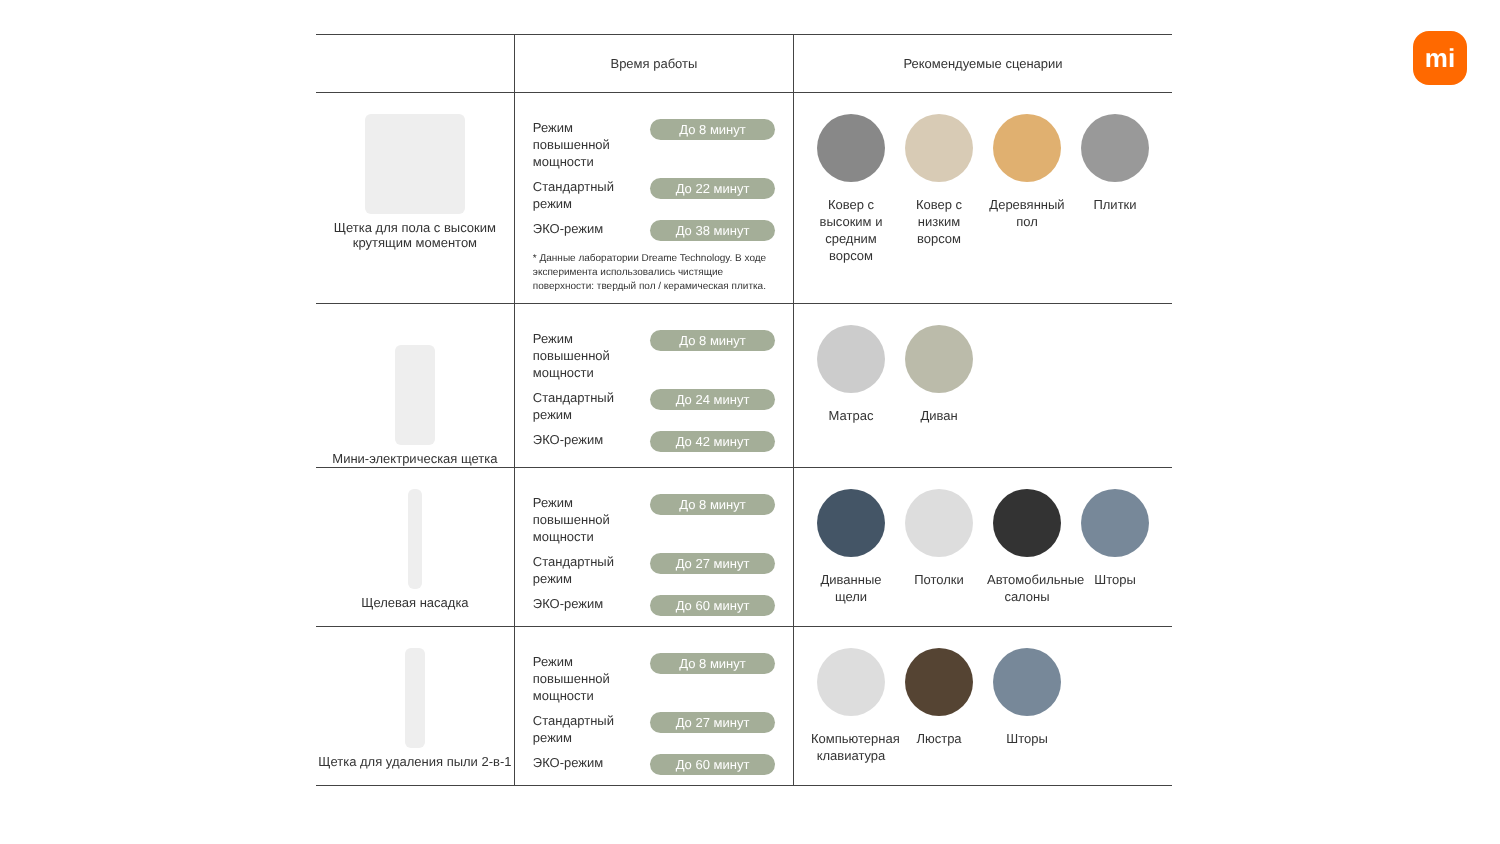mi
| | Время работы | Рекомендуемые сценарии |
| --- | --- | --- |
| Щетка для пола с высоким крутящим моментом | Режим повышенной мощности До 8 минут Стандартный режим До 22 минут ЭКО-режим До 38 минут * Данные лаборатории Dreame Technology. В ходе эксперимента использовались чистящие поверхности: твердый пол / керамическая плитка. | Ковер с высоким и средним ворсом Ковер с низким ворсом Деревянный пол Плитки |
| Мини-электрическая щетка | Режим повышенной мощности До 8 минут Стандартный режим До 24 минут ЭКО-режим До 42 минут | Матрас Диван |
| Щелевая насадка | Режим повышенной мощности До 8 минут Стандартный режим До 27 минут ЭКО-режим До 60 минут | Диванные щели Потолки Автомобильные салоны Шторы |
| Щетка для удаления пыли 2-в-1 | Режим повышенной мощности До 8 минут Стандартный режим До 27 минут ЭКО-режим До 60 минут | Компьютерная клавиатура Люстра Шторы |